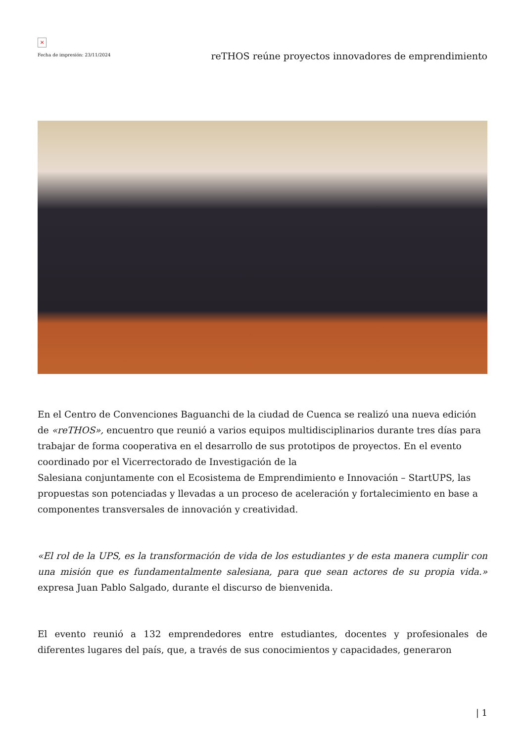×
Fecha de impresión: 23/11/2024
reTHOS reúne proyectos innovadores de emprendimiento
En el Centro de Convenciones Baguanchi de la ciudad de Cuenca se realizó una nueva edición de «reTHOS», encuentro que reunió a varios equipos multidisciplinarios durante tres días para trabajar de forma cooperativa en el desarrollo de sus prototipos de proyectos. En el evento coordinado por el Vicerrectorado de Investigación de la
Salesiana conjuntamente con el Ecosistema de Emprendimiento e Innovación – StartUPS, las propuestas son potenciadas y llevadas a un proceso de aceleración y fortalecimiento en base a componentes transversales de innovación y creatividad.
«El rol de la UPS, es la transformación de vida de los estudiantes y de esta manera cumplir con una misión que es fundamentalmente salesiana, para que sean actores de su propia vida.» expresa Juan Pablo Salgado, durante el discurso de bienvenida.
El evento reunió a 132 emprendedores entre estudiantes, docentes y profesionales de diferentes lugares del país, que, a través de sus conocimientos y capacidades, generaron
| 1